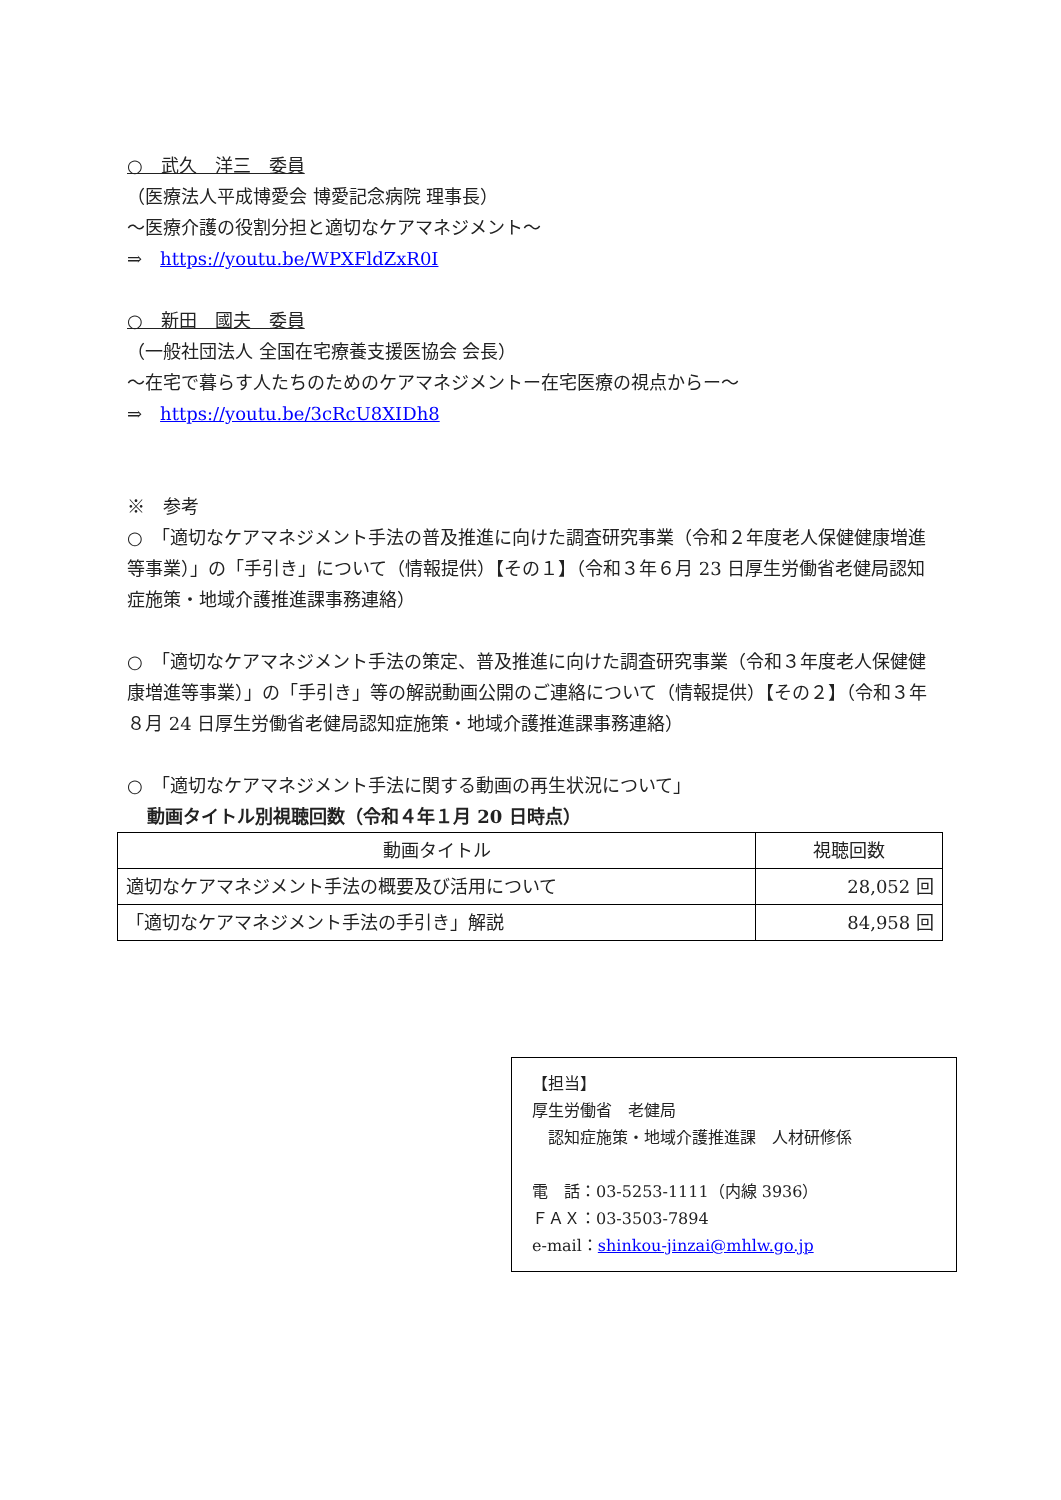○　武久　洋三　委員
（医療法人平成博愛会 博愛記念病院 理事長）
～医療介護の役割分担と適切なケアマネジメント～
⇒　https://youtu.be/WPXFldZxR0I
○　新田　國夫　委員
（一般社団法人 全国在宅療養支援医協会 会長）
～在宅で暮らす人たちのためのケアマネジメントー在宅医療の視点からー～
⇒　https://youtu.be/3cRcU8XIDh8
※　参考
○　「適切なケアマネジメント手法の普及推進に向けた調査研究事業（令和２年度老人保健健康増進等事業）」の「手引き」について（情報提供）【その１】（令和３年６月 23 日厚生労働省老健局認知症施策・地域介護推進課事務連絡）
○　「適切なケアマネジメント手法の策定、普及推進に向けた調査研究事業（令和３年度老人保健健康増進等事業）」の「手引き」等の解説動画公開のご連絡について（情報提供）【その２】（令和３年８月 24 日厚生労働省老健局認知症施策・地域介護推進課事務連絡）
○　「適切なケアマネジメント手法に関する動画の再生状況について」
動画タイトル別視聴回数（令和４年１月 20 日時点）
| 動画タイトル | 視聴回数 |
| --- | --- |
| 適切なケアマネジメント手法の概要及び活用について | 28,052 回 |
| 「適切なケアマネジメント手法の手引き」解説 | 84,958 回 |
【担当】
厚生労働省　老健局
　認知症施策・地域介護推進課　人材研修係
電　話：03-5253-1111（内線 3936）
ＦＡＸ：03-3503-7894
e-mail：shinkou-jinzai@mhlw.go.jp